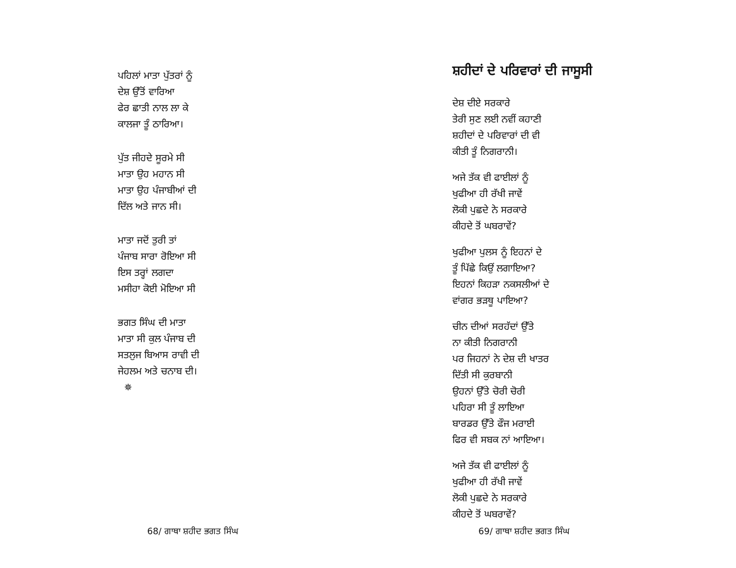ਪਹਿਲਾਂ ਮਾਤਾ ਪੁੱਤਰਾਂ ਨੂੰ
ਦੇਸ਼ ਉੱਤੋਂ ਵਾਰਿਆ
ਫੇਰ ਛਾਤੀ ਨਾਲ ਲਾ ਕੇ
ਕਾਲਜਾ ਤੂੰ ਠਾਰਿਆ।
ਪੁੱਤ ਜੀਹਦੇ ਸੂਰਮੇ ਸੀ
ਮਾਤਾ ਉਹ ਮਹਾਨ ਸੀ
ਮਾਤਾ ਉਹ ਪੰਜਾਬੀਆਂ ਦੀ
ਦਿੱਲ ਅਤੇ ਜਾਨ ਸੀ।
ਮਾਤਾ ਜਦੋਂ ਤੁਰੀ ਤਾਂ
ਪੰਜਾਬ ਸਾਰਾ ਰੋਇਆ ਸੀ
ਇਸ ਤਰ੍ਹਾਂ ਲਗਦਾ
ਮਸੀਹਾ ਕੋਈ ਮੋਇਆ ਸੀ
ਭਗਤ ਸਿੰਘ ਦੀ ਮਾਤਾ
ਮਾਤਾ ਸੀ ਕੁਲ ਪੰਜਾਬ ਦੀ
ਸਤਲੁਜ ਬਿਆਸ ਰਾਵੀ ਦੀ
ਜੇਹਲਮ ਅਤੇ ਚਨਾਬ ਦੀ।
✵
68/ ਗਾਥਾ ਸ਼ਹੀਦ ਭਗਤ ਸਿੰਘ
ਸ਼ਹੀਦਾਂ ਦੇ ਪਰਿਵਾਰਾਂ ਦੀ ਜਾਸੂਸੀ
ਦੇਸ਼ ਦੀਏ ਸਰਕਾਰੇ
ਤੇਰੀ ਸੁਣ ਲਈ ਨਵੀਂ ਕਹਾਣੀ
ਸ਼ਹੀਦਾਂ ਦੇ ਪਰਿਵਾਰਾਂ ਦੀ ਵੀ
ਕੀਤੀ ਤੂੰ ਨਿਗਰਾਨੀ।
ਅਜੇ ਤੱਕ ਵੀ ਫਾਈਲਾਂ ਨੂੰ
ਖੁਫੀਆ ਹੀ ਰੱਖੀ ਜਾਵੇਂ
ਲੋਕੀ ਪੁਛਦੇ ਨੇ ਸਰਕਾਰੇ
ਕੀਹਦੇ ਤੋਂ ਘਬਰਾਵੇਂ?
ਖੁਫੀਆ ਪੁਲਸ ਨੂੰ ਇਹਨਾਂ ਦੇ
ਤੂੰ ਪਿੱਛੇ ਕਿਉਂ ਲਗਾਇਆ?
ਇਹਨਾਂ ਕਿਹੜਾ ਨਕਸਲੀਆਂ ਦੇ
ਵਾਂਗਰ ਭੜਥੂ ਪਾਇਆ?
ਚੀਨ ਦੀਆਂ ਸਰਹੱਦਾਂ ਉੱਤੇ
ਨਾ ਕੀਤੀ ਨਿਗਰਾਨੀ
ਪਰ ਜਿਹਨਾਂ ਨੇ ਦੇਸ਼ ਦੀ ਖਾਤਰ
ਦਿੱਤੀ ਸੀ ਕੁਰਬਾਨੀ
ਉਹਨਾਂ ਉੱਤੇ ਚੋਰੀ ਚੋਰੀ
ਪਹਿਰਾ ਸੀ ਤੂੰ ਲਾਇਆ
ਬਾਰਡਰ ਉੱਤੇ ਫੌਜ ਮਰਾਈ
ਫਿਰ ਵੀ ਸਬਕ ਨਾਂ ਆਇਆ।
ਅਜੇ ਤੱਕ ਵੀ ਫਾਈਲਾਂ ਨੂੰ
ਖੁਫੀਆ ਹੀ ਰੱਖੀ ਜਾਵੇਂ
ਲੋਕੀ ਪੁਛਦੇ ਨੇ ਸਰਕਾਰੇ
ਕੀਹਦੇ ਤੋਂ ਘਬਰਾਵੇਂ?
69/ ਗਾਥਾ ਸ਼ਹੀਦ ਭਗਤ ਸਿੰਘ